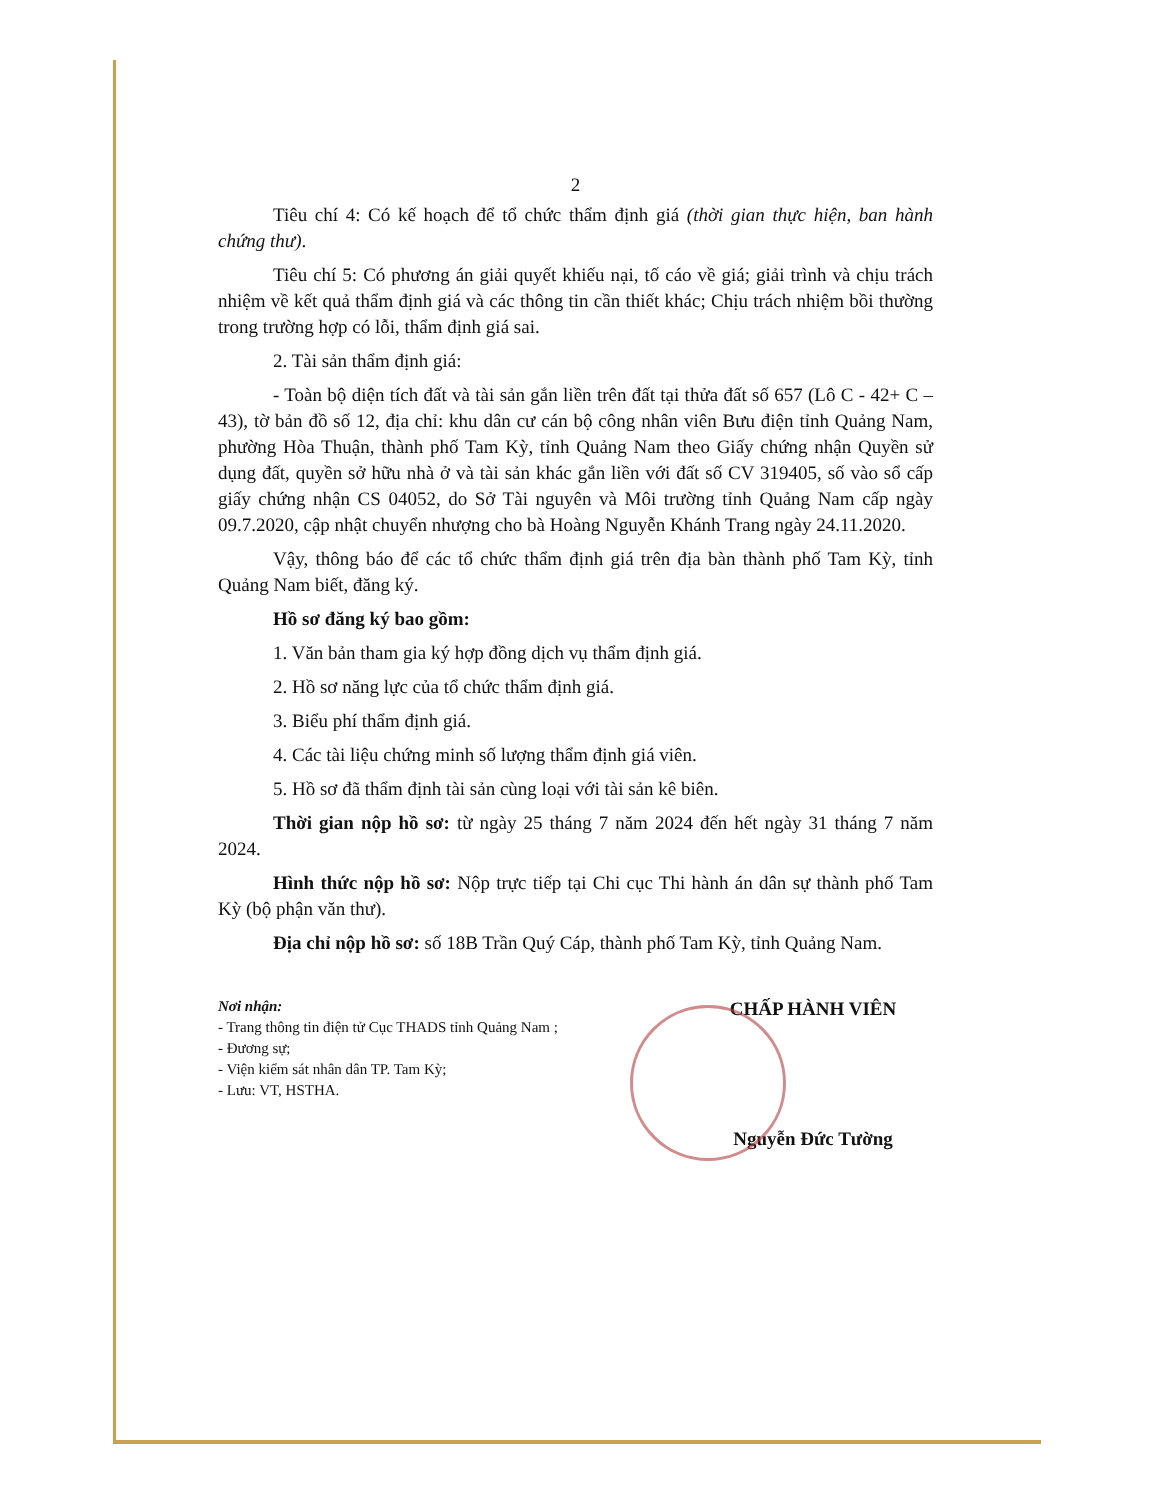2
Tiêu chí 4: Có kế hoạch để tổ chức thẩm định giá (thời gian thực hiện, ban hành chứng thư).
Tiêu chí 5: Có phương án giải quyết khiếu nại, tố cáo về giá; giải trình và chịu trách nhiệm về kết quả thẩm định giá và các thông tin cần thiết khác; Chịu trách nhiệm bồi thường trong trường hợp có lỗi, thẩm định giá sai.
2. Tài sản thẩm định giá:
- Toàn bộ diện tích đất và tài sản gắn liền trên đất tại thửa đất số 657 (Lô C - 42+ C – 43), tờ bản đồ số 12, địa chỉ: khu dân cư cán bộ công nhân viên Bưu điện tỉnh Quảng Nam, phường Hòa Thuận, thành phố Tam Kỳ, tỉnh Quảng Nam theo Giấy chứng nhận Quyền sử dụng đất, quyền sở hữu nhà ở và tài sản khác gắn liền với đất số CV 319405, số vào sổ cấp giấy chứng nhận CS 04052, do Sở Tài nguyên và Môi trường tỉnh Quảng Nam cấp ngày 09.7.2020, cập nhật chuyển nhượng cho bà Hoàng Nguyễn Khánh Trang ngày 24.11.2020.
Vậy, thông báo để các tổ chức thẩm định giá trên địa bàn thành phố Tam Kỳ, tỉnh Quảng Nam biết, đăng ký.
Hồ sơ đăng ký bao gồm:
1. Văn bản tham gia ký hợp đồng dịch vụ thẩm định giá.
2. Hồ sơ năng lực của tổ chức thẩm định giá.
3. Biểu phí thẩm định giá.
4. Các tài liệu chứng minh số lượng thẩm định giá viên.
5. Hồ sơ đã thẩm định tài sản cùng loại với tài sản kê biên.
Thời gian nộp hồ sơ: từ ngày 25 tháng 7 năm 2024 đến hết ngày 31 tháng 7 năm 2024.
Hình thức nộp hồ sơ: Nộp trực tiếp tại Chi cục Thi hành án dân sự thành phố Tam Kỳ (bộ phận văn thư).
Địa chỉ nộp hồ sơ: số 18B Trần Quý Cáp, thành phố Tam Kỳ, tỉnh Quảng Nam.
Nơi nhận:
- Trang thông tin điện tử Cục THADS tỉnh Quảng Nam ;
- Đương sự;
- Viện kiểm sát nhân dân TP. Tam Kỳ;
- Lưu: VT, HSTHA.
CHẤP HÀNH VIÊN
Nguyễn Đức Tường